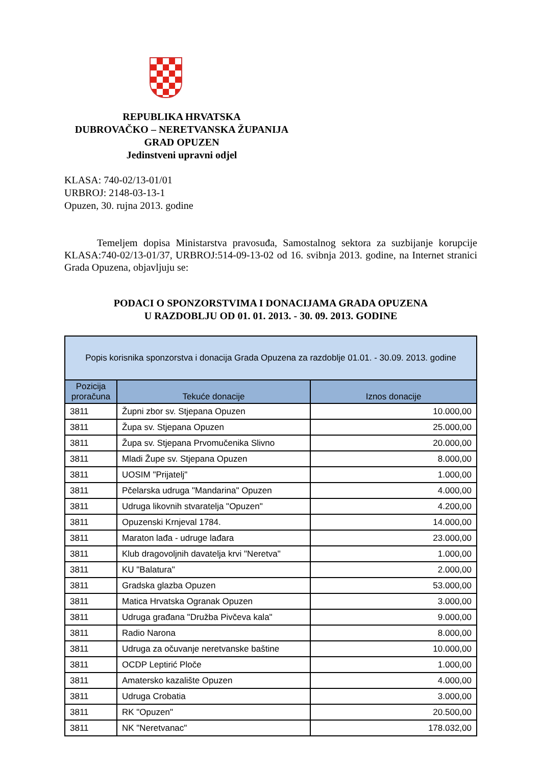REPUBLIKA HRVATSKA
DUBROVAČKO – NERETVANSKA ŽUPANIJA
GRAD OPUZEN
Jedinstveni upravni odjel
KLASA: 740-02/13-01/01
URBROJ: 2148-03-13-1
Opuzen, 30. rujna 2013. godine
Temeljem dopisa Ministarstva pravosuđa, Samostalnog sektora za suzbijanje korupcije KLASA:740-02/13-01/37, URBROJ:514-09-13-02 od 16. svibnja 2013. godine, na Internet stranici Grada Opuzena, objavljuju se:
PODACI O SPONZORSTVIMA I DONACIJAMA GRADA OPUZENA
U RAZDOBLJU OD 01. 01. 2013. - 30. 09. 2013. GODINE
| Popis korisnika sponzorstva i donacija Grada Opuzena za razdoblje 01.01. - 30.09. 2013. godine | | |
| --- | --- | --- |
| Pozicija proračuna | Tekuće donacije | Iznos donacije |
| 3811 | Župni zbor sv. Stjepana Opuzen | 10.000,00 |
| 3811 | Župa sv. Stjepana Opuzen | 25.000,00 |
| 3811 | Župa sv. Stjepana Prvomučenika Slivno | 20.000,00 |
| 3811 | Mladi Župe sv. Stjepana Opuzen | 8.000,00 |
| 3811 | UOSIM "Prijatelj" | 1.000,00 |
| 3811 | Pčelarska udruga "Mandarina" Opuzen | 4.000,00 |
| 3811 | Udruga likovnih stvaratelja "Opuzen" | 4.200,00 |
| 3811 | Opuzenski Krnjeval 1784. | 14.000,00 |
| 3811 | Maraton lađa - udruge lađara | 23.000,00 |
| 3811 | Klub dragovoljnih davatelja krvi "Neretva" | 1.000,00 |
| 3811 | KU "Balatura" | 2.000,00 |
| 3811 | Gradska glazba Opuzen | 53.000,00 |
| 3811 | Matica Hrvatska Ogranak Opuzen | 3.000,00 |
| 3811 | Udruga građana "Družba Pivčeva kala" | 9.000,00 |
| 3811 | Radio Narona | 8.000,00 |
| 3811 | Udruga za očuvanje neretvanske baštine | 10.000,00 |
| 3811 | OCDP Leptirić Ploče | 1.000,00 |
| 3811 | Amatersko kazalište Opuzen | 4.000,00 |
| 3811 | Udruga Crobatia | 3.000,00 |
| 3811 | RK "Opuzen" | 20.500,00 |
| 3811 | NK "Neretvanac" | 178.032,00 |